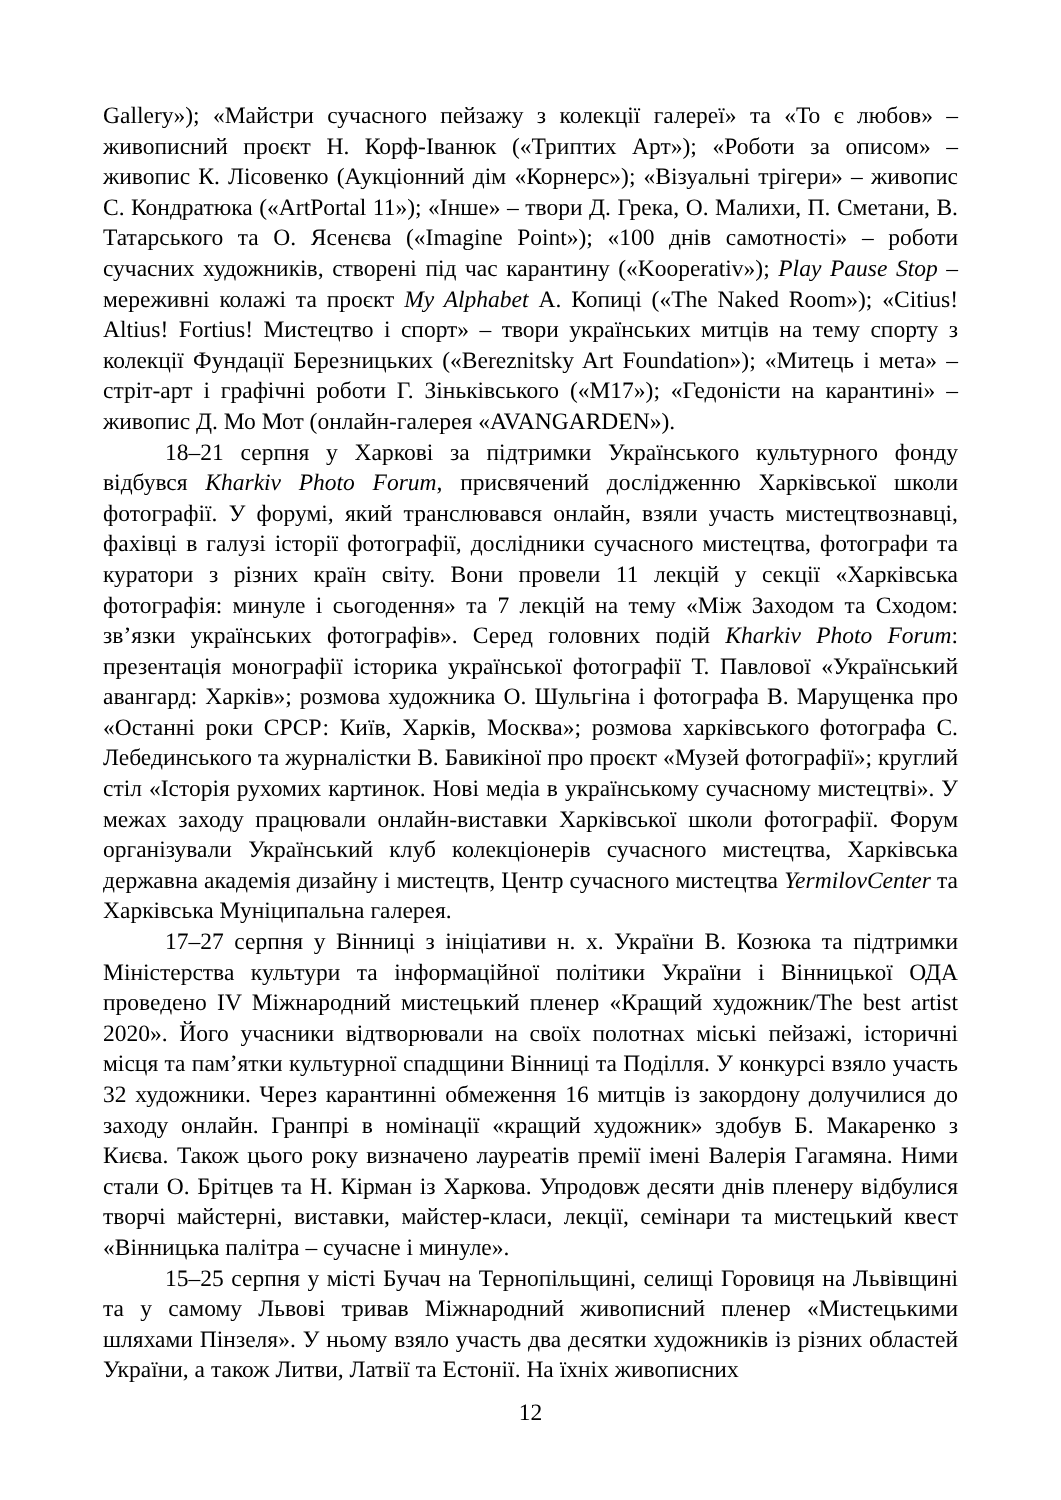Gallery»); «Майстри сучасного пейзажу з колекції галереї» та «То є любов» – живописний проєкт Н. Корф-Іванюк («Триптих Арт»); «Роботи за описом» – живопис К. Лісовенко (Аукціонний дім «Корнерс»); «Візуальні трігери» – живопис С. Кондратюка («ArtPortal 11»); «Інше» – твори Д. Грека, О. Малихи, П. Сметани, В. Татарського та О. Ясенєва («Imagine Point»); «100 днів самотності» – роботи сучасних художників, створені під час карантину («Kooperativ»); Play Pause Stop – мереживні колажі та проєкт My Alphabet А. Копиці («The Naked Room»); «Citius! Altius! Fortius! Мистецтво і спорт» – твори українських митців на тему спорту з колекції Фундації Березницьких («Bereznitsky Art Foundation»); «Митець і мета» – стріт-арт і графічні роботи Г. Зіньківського («M17»); «Гедоністи на карантині» – живопис Д. Мо Мот (онлайн-галерея «AVANGARDEN»).
18–21 серпня у Харкові за підтримки Українського культурного фонду відбувся Kharkiv Photo Forum, присвячений дослідженню Харківської школи фотографії. У форумі, який транслювався онлайн, взяли участь мистецтвознавці, фахівці в галузі історії фотографії, дослідники сучасного мистецтва, фотографи та куратори з різних країн світу. Вони провели 11 лекцій у секції «Харківська фотографія: минуле і сьогодення» та 7 лекцій на тему «Між Заходом та Сходом: зв’язки українських фотографів». Серед головних подій Kharkiv Photo Forum: презентація монографії історика української фотографії Т. Павлової «Український авангард: Харків»; розмова художника О. Шульгіна і фотографа В. Марущенка про «Останні роки СРСР: Київ, Харків, Москва»; розмова харківського фотографа С. Лебединського та журналістки В. Бавикіної про проєкт «Музей фотографії»; круглий стіл «Історія рухомих картинок. Нові медіа в українському сучасному мистецтві». У межах заходу працювали онлайн-виставки Харківської школи фотографії. Форум організували Український клуб колекціонерів сучасного мистецтва, Харківська державна академія дизайну і мистецтв, Центр сучасного мистецтва YermilovCenter та Харківська Муніципальна галерея.
17–27 серпня у Вінниці з ініціативи н. х. України В. Козюка та підтримки Міністерства культури та інформаційної політики України і Вінницької ОДА проведено IV Міжнародний мистецький пленер «Кращий художник/The best artist 2020». Його учасники відтворювали на своїх полотнах міські пейзажі, історичні місця та пам’ятки культурної спадщини Вінниці та Поділля. У конкурсі взяло участь 32 художники. Через карантинні обмеження 16 митців із закордону долучилися до заходу онлайн. Гранпрі в номінації «кращий художник» здобув Б. Макаренко з Києва. Також цього року визначено лауреатів премії імені Валерія Гагамяна. Ними стали О. Брітцев та Н. Кірман із Харкова. Упродовж десяти днів пленеру відбулися творчі майстерні, виставки, майстер-класи, лекції, семінари та мистецький квест «Вінницька палітра – сучасне і минуле».
15–25 серпня у місті Бучач на Тернопільщині, селищі Горовиця на Львівщині та у самому Львові тривав Міжнародний живописний пленер «Мистецькими шляхами Пінзеля». У ньому взяло участь два десятки художників із різних областей України, а також Литви, Латвії та Естонії. На їхніх живописних
12